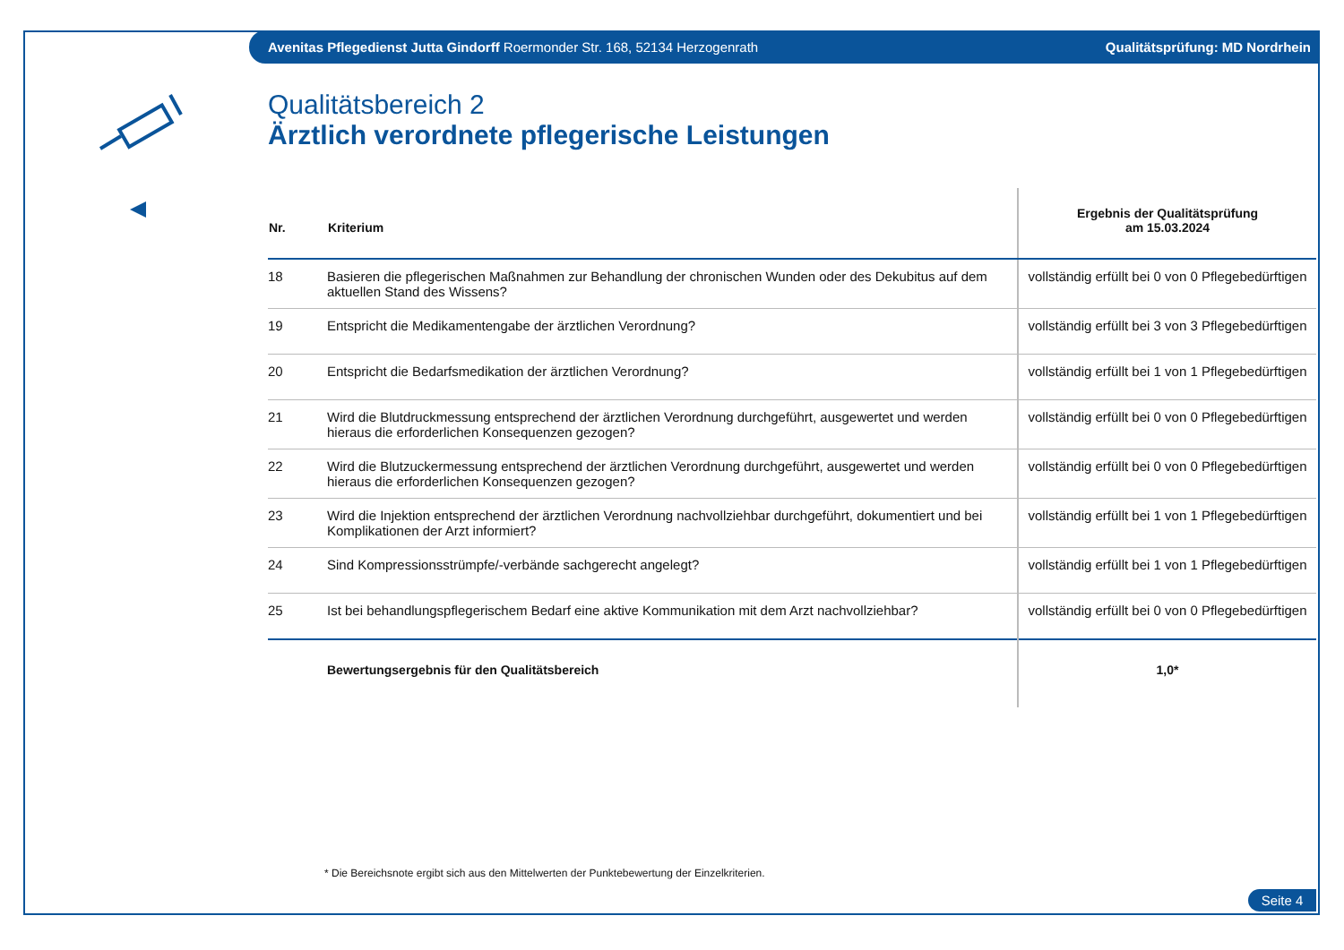Avenitas Pflegedienst Jutta Gindorff Roermonder Str. 168, 52134 Herzogenrath Qualitätsprüfung: MD Nordrhein
Qualitätsbereich 2
Ärztlich verordnete pflegerische Leistungen
| Nr. | Kriterium | Ergebnis der Qualitätsprüfung am 15.03.2024 |
| --- | --- | --- |
| 18 | Basieren die pflegerischen Maßnahmen zur Behandlung der chronischen Wunden oder des Dekubitus auf dem aktuellen Stand des Wissens? | vollständig erfüllt bei 0 von 0 Pflegebedürftigen |
| 19 | Entspricht die Medikamentengabe der ärztlichen Verordnung? | vollständig erfüllt bei 3 von 3 Pflegebedürftigen |
| 20 | Entspricht die Bedarfsmedikation der ärztlichen Verordnung? | vollständig erfüllt bei 1 von 1 Pflegebedürftigen |
| 21 | Wird die Blutdruckmessung entsprechend der ärztlichen Verordnung durchgeführt, ausgewertet und werden hieraus die erforderlichen Konsequenzen gezogen? | vollständig erfüllt bei 0 von 0 Pflegebedürftigen |
| 22 | Wird die Blutzuckermessung entsprechend der ärztlichen Verordnung durchgeführt, ausgewertet und werden hieraus die erforderlichen Konsequenzen gezogen? | vollständig erfüllt bei 0 von 0 Pflegebedürftigen |
| 23 | Wird die Injektion entsprechend der ärztlichen Verordnung nachvollziehbar durchgeführt, dokumentiert und bei Komplikationen der Arzt informiert? | vollständig erfüllt bei 1 von 1 Pflegebedürftigen |
| 24 | Sind Kompressionsstrümpfe/-verbände sachgerecht angelegt? | vollständig erfüllt bei 1 von 1 Pflegebedürftigen |
| 25 | Ist bei behandlungspflegerischem Bedarf eine aktive Kommunikation mit dem Arzt nachvollziehbar? | vollständig erfüllt bei 0 von 0 Pflegebedürftigen |
| | Bewertungsergebnis für den Qualitätsbereich | 1,0* |
* Die Bereichsnote ergibt sich aus den Mittelwerten der Punktebewertung der Einzelkriterien.
Seite 4